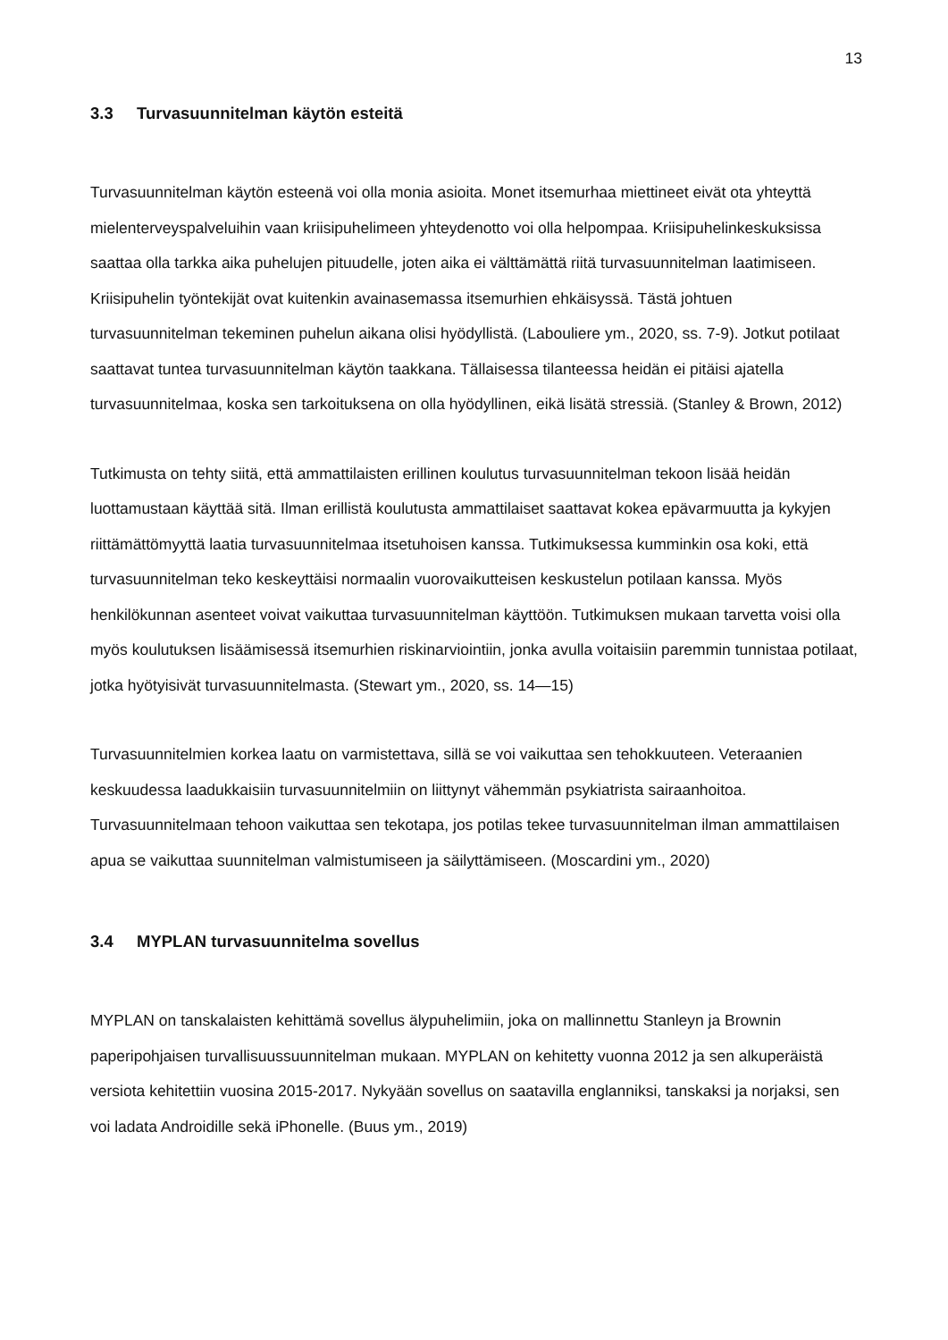13
3.3 Turvasuunnitelman käytön esteitä
Turvasuunnitelman käytön esteenä voi olla monia asioita. Monet itsemurhaa miettineet eivät ota yhteyttä mielenterveyspalveluihin vaan kriisipuhelimeen yhteydenotto voi olla helpompaa. Kriisipuhelinkeskuksissa saattaa olla tarkka aika puhelujen pituudelle, joten aika ei välttämättä riitä turvasuunnitelman laatimiseen. Kriisipuhelin työntekijät ovat kuitenkin avainasemassa itsemurhien ehkäisyssä. Tästä johtuen turvasuunnitelman tekeminen puhelun aikana olisi hyödyllistä. (Labouliere ym., 2020, ss. 7-9). Jotkut potilaat saattavat tuntea turvasuunnitelman käytön taakkana. Tällaisessa tilanteessa heidän ei pitäisi ajatella turvasuunnitelmaa, koska sen tarkoituksena on olla hyödyllinen, eikä lisätä stressiä. (Stanley & Brown, 2012)
Tutkimusta on tehty siitä, että ammattilaisten erillinen koulutus turvasuunnitelman tekoon lisää heidän luottamustaan käyttää sitä. Ilman erillistä koulutusta ammattilaiset saattavat kokea epävarmuutta ja kykyjen riittämättömyyttä laatia turvasuunnitelmaa itsetuhoisen kanssa. Tutkimuksessa kumminkin osa koki, että turvasuunnitelman teko keskeyttäisi normaalin vuorovaikutteisen keskustelun potilaan kanssa. Myös henkilökunnan asenteet voivat vaikuttaa turvasuunnitelman käyttöön. Tutkimuksen mukaan tarvetta voisi olla myös koulutuksen lisäämisessä itsemurhien riskinarviointiin, jonka avulla voitaisiin paremmin tunnistaa potilaat, jotka hyötyisivät turvasuunnitelmasta. (Stewart ym., 2020, ss. 14—15)
Turvasuunnitelmien korkea laatu on varmistettava, sillä se voi vaikuttaa sen tehokkuuteen. Veteraanien keskuudessa laadukkaisiin turvasuunnitelmiin on liittynyt vähemmän psykiatrista sairaanhoitoa. Turvasuunnitelmaan tehoon vaikuttaa sen tekotapa, jos potilas tekee turvasuunnitelman ilman ammattilaisen apua se vaikuttaa suunnitelman valmistumiseen ja säilyttämiseen. (Moscardini ym., 2020)
3.4 MYPLAN turvasuunnitelma sovellus
MYPLAN on tanskalaisten kehittämä sovellus älypuhelimiin, joka on mallinnettu Stanleyn ja Brownin paperipohjaisen turvallisuussuunnitelman mukaan. MYPLAN on kehitetty vuonna 2012 ja sen alkuperäistä versiota kehitettiin vuosina 2015-2017. Nykyään sovellus on saatavilla englanniksi, tanskaksi ja norjaksi, sen voi ladata Androidille sekä iPhonelle. (Buus ym., 2019)